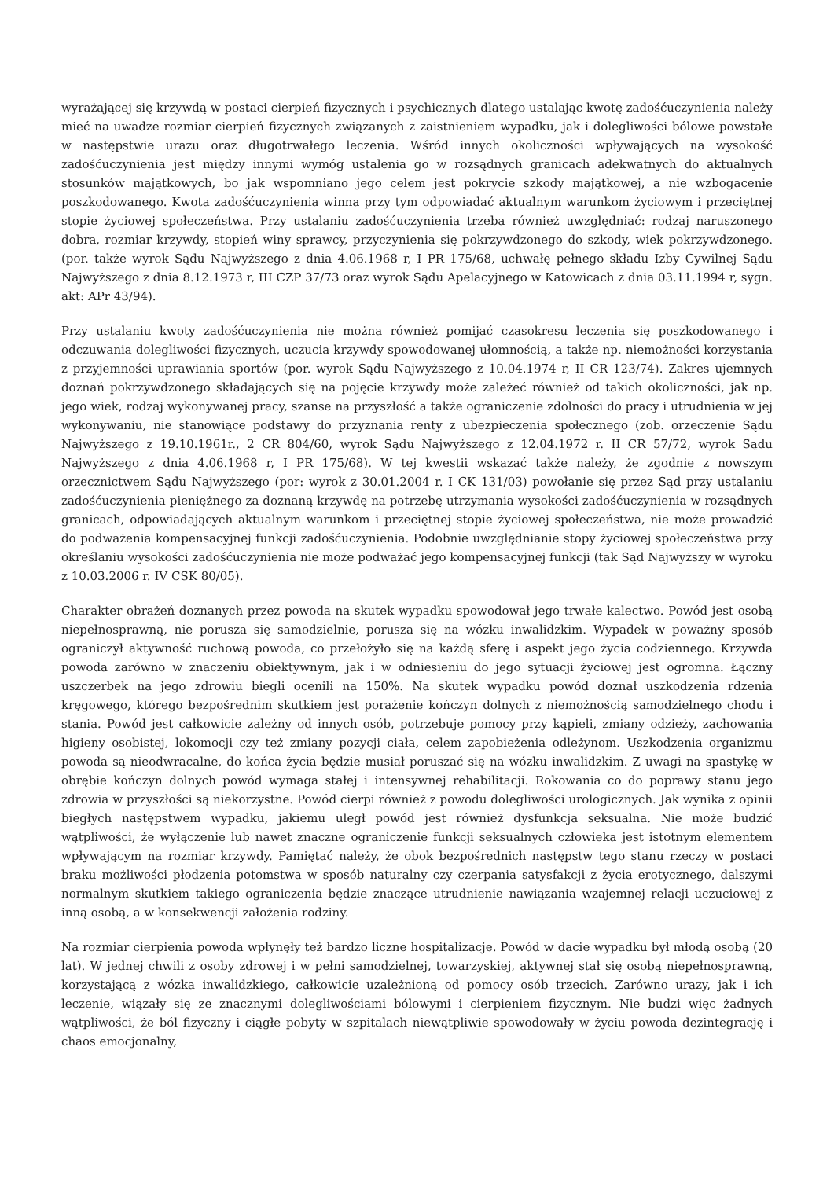wyrażającej się krzywdą w postaci cierpień fizycznych i psychicznych dlatego ustalając kwotę zadośćuczynienia należy mieć na uwadze rozmiar cierpień fizycznych związanych z zaistnieniem wypadku, jak i dolegliwości bólowe powstałe w następstwie urazu oraz długotrwałego leczenia. Wśród innych okoliczności wpływających na wysokość zadośćuczynienia jest między innymi wymóg ustalenia go w rozsądnych granicach adekwatnych do aktualnych stosunków majątkowych, bo jak wspomniano jego celem jest pokrycie szkody majątkowej, a nie wzbogacenie poszkodowanego. Kwota zadośćuczynienia winna przy tym odpowiadać aktualnym warunkom życiowym i przeciętnej stopie życiowej społeczeństwa. Przy ustalaniu zadośćuczynienia trzeba również uwzględniać: rodzaj naruszonego dobra, rozmiar krzywdy, stopień winy sprawcy, przyczynienia się pokrzywdzonego do szkody, wiek pokrzywdzonego. (por. także wyrok Sądu Najwyższego z dnia 4.06.1968 r, I PR 175/68, uchwałę pełnego składu Izby Cywilnej Sądu Najwyższego z dnia 8.12.1973 r, III CZP 37/73 oraz wyrok Sądu Apelacyjnego w Katowicach z dnia 03.11.1994 r, sygn. akt: APr 43/94).
Przy ustalaniu kwoty zadośćuczynienia nie można również pomijać czasokresu leczenia się poszkodowanego i odczuwania dolegliwości fizycznych, uczucia krzywdy spowodowanej ułomnością, a także np. niemożności korzystania z przyjemności uprawiania sportów (por. wyrok Sądu Najwyższego z 10.04.1974 r, II CR 123/74). Zakres ujemnych doznań pokrzywdzonego składających się na pojęcie krzywdy może zależeć również od takich okoliczności, jak np. jego wiek, rodzaj wykonywanej pracy, szanse na przyszłość a także ograniczenie zdolności do pracy i utrudnienia w jej wykonywaniu, nie stanowiące podstawy do przyznania renty z ubezpieczenia społecznego (zob. orzeczenie Sądu Najwyższego z 19.10.1961r., 2 CR 804/60, wyrok Sądu Najwyższego z 12.04.1972 r. II CR 57/72, wyrok Sądu Najwyższego z dnia 4.06.1968 r, I PR 175/68). W tej kwestii wskazać także należy, że zgodnie z nowszym orzecznictwem Sądu Najwyższego (por: wyrok z 30.01.2004 r. I CK 131/03) powołanie się przez Sąd przy ustalaniu zadośćuczynienia pieniężnego za doznaną krzywdę na potrzebę utrzymania wysokości zadośćuczynienia w rozsądnych granicach, odpowiadających aktualnym warunkom i przeciętnej stopie życiowej społeczeństwa, nie może prowadzić do podważenia kompensacyjnej funkcji zadośćuczynienia. Podobnie uwzględnianie stopy życiowej społeczeństwa przy określaniu wysokości zadośćuczynienia nie może podważać jego kompensacyjnej funkcji (tak Sąd Najwyższy w wyroku z 10.03.2006 r. IV CSK 80/05).
Charakter obrażeń doznanych przez powoda na skutek wypadku spowodował jego trwałe kalectwo. Powód jest osobą niepełnosprawną, nie porusza się samodzielnie, porusza się na wózku inwalidzkim. Wypadek w poważny sposób ograniczył aktywność ruchową powoda, co przełożyło się na każdą sferę i aspekt jego życia codziennego. Krzywda powoda zarówno w znaczeniu obiektywnym, jak i w odniesieniu do jego sytuacji życiowej jest ogromna. Łączny uszczerbek na jego zdrowiu biegli ocenili na 150%. Na skutek wypadku powód doznał uszkodzenia rdzenia kręgowego, którego bezpośrednim skutkiem jest porażenie kończyn dolnych z niemożnością samodzielnego chodu i stania. Powód jest całkowicie zależny od innych osób, potrzebuje pomocy przy kąpieli, zmiany odzieży, zachowania higieny osobistej, lokomocji czy też zmiany pozycji ciała, celem zapobieżenia odleżynom. Uszkodzenia organizmu powoda są nieodwracalne, do końca życia będzie musiał poruszać się na wózku inwalidzkim. Z uwagi na spastykę w obrębie kończyn dolnych powód wymaga stałej i intensywnej rehabilitacji. Rokowania co do poprawy stanu jego zdrowia w przyszłości są niekorzystne. Powód cierpi również z powodu dolegliwości urologicznych. Jak wynika z opinii biegłych następstwem wypadku, jakiemu uległ powód jest również dysfunkcja seksualna. Nie może budzić wątpliwości, że wyłączenie lub nawet znaczne ograniczenie funkcji seksualnych człowieka jest istotnym elementem wpływającym na rozmiar krzywdy. Pamiętać należy, że obok bezpośrednich następstw tego stanu rzeczy w postaci braku możliwości płodzenia potomstwa w sposób naturalny czy czerpania satysfakcji z życia erotycznego, dalszymi normalnym skutkiem takiego ograniczenia będzie znaczące utrudnienie nawiązania wzajemnej relacji uczuciowej z inną osobą, a w konsekwencji założenia rodziny.
Na rozmiar cierpienia powoda wpłynęły też bardzo liczne hospitalizacje. Powód w dacie wypadku był młodą osobą (20 lat). W jednej chwili z osoby zdrowej i w pełni samodzielnej, towarzyskiej, aktywnej stał się osobą niepełnosprawną, korzystającą z wózka inwalidzkiego, całkowicie uzależnioną od pomocy osób trzecich. Zarówno urazy, jak i ich leczenie, wiązały się ze znacznymi dolegliwościami bólowymi i cierpieniem fizycznym. Nie budzi więc żadnych wątpliwości, że ból fizyczny i ciągłe pobyty w szpitalach niewątpliwie spowodowały w życiu powoda dezintegrację i chaos emocjonalny,